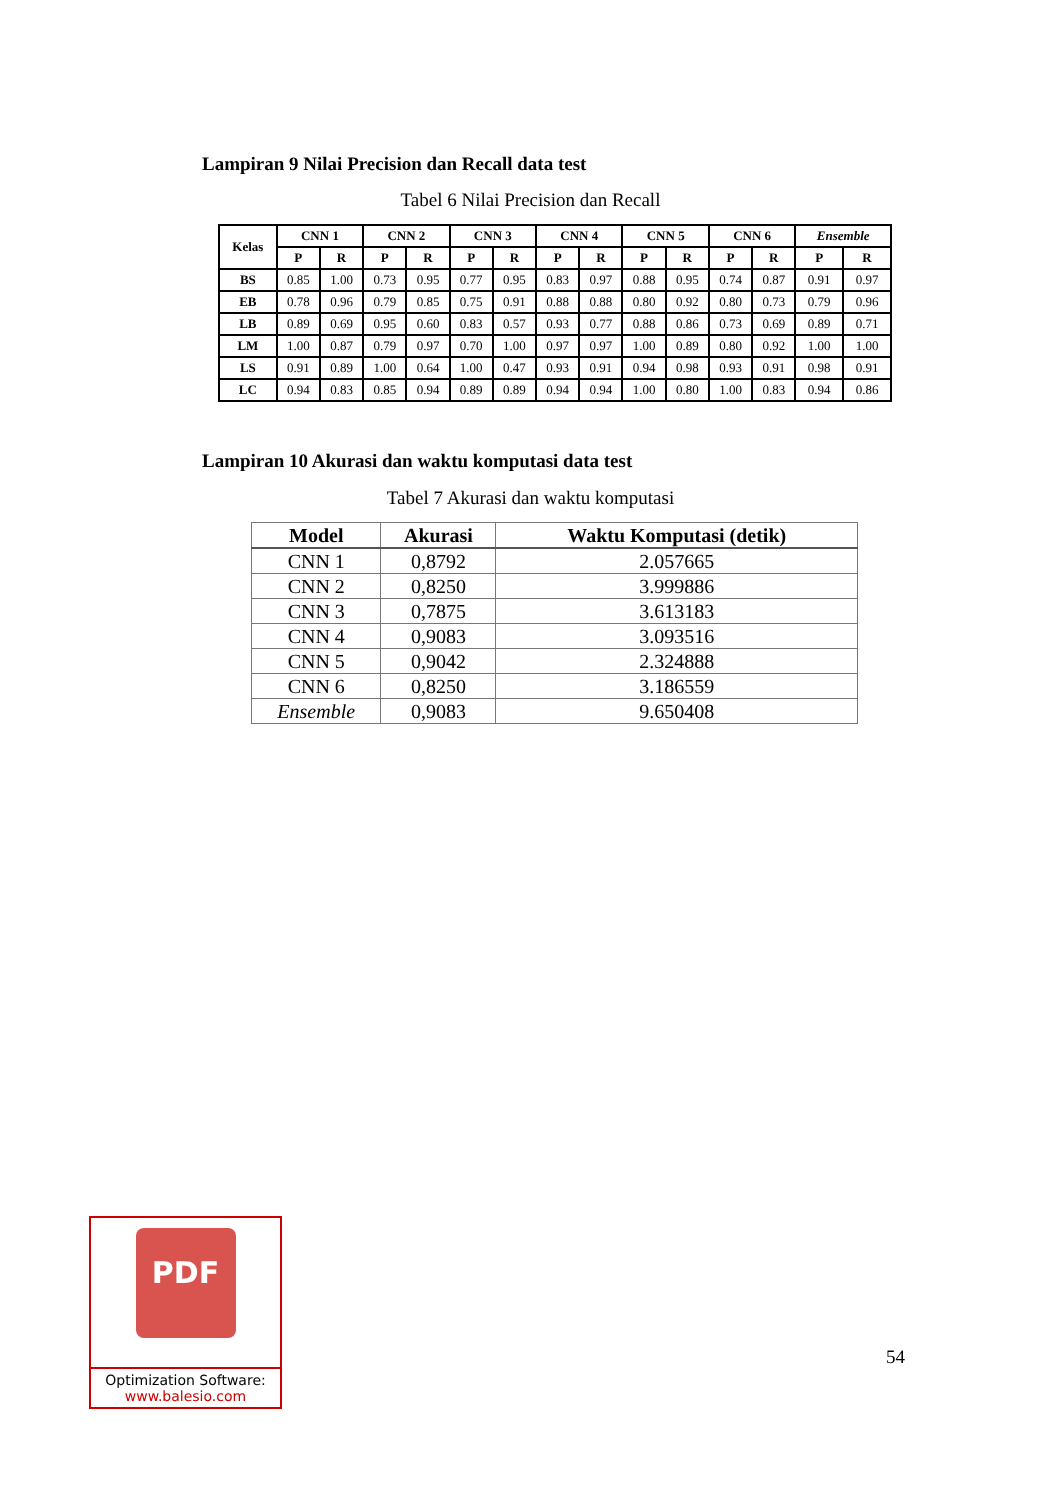Lampiran 9 Nilai Precision dan Recall data test
Tabel 6 Nilai Precision dan Recall
| Kelas | CNN 1 | | CNN 2 | | CNN 3 | | CNN 4 | | CNN 5 | | CNN 6 | | Ensemble | |
| --- | --- | --- | --- | --- | --- | --- | --- | --- | --- | --- | --- | --- | --- | --- |
| | P | R | P | R | P | R | P | R | P | R | P | R | P | R |
| BS | 0.85 | 1.00 | 0.73 | 0.95 | 0.77 | 0.95 | 0.83 | 0.97 | 0.88 | 0.95 | 0.74 | 0.87 | 0.91 | 0.97 |
| EB | 0.78 | 0.96 | 0.79 | 0.85 | 0.75 | 0.91 | 0.88 | 0.88 | 0.80 | 0.92 | 0.80 | 0.73 | 0.79 | 0.96 |
| LB | 0.89 | 0.69 | 0.95 | 0.60 | 0.83 | 0.57 | 0.93 | 0.77 | 0.88 | 0.86 | 0.73 | 0.69 | 0.89 | 0.71 |
| LM | 1.00 | 0.87 | 0.79 | 0.97 | 0.70 | 1.00 | 0.97 | 0.97 | 1.00 | 0.89 | 0.80 | 0.92 | 1.00 | 1.00 |
| LS | 0.91 | 0.89 | 1.00 | 0.64 | 1.00 | 0.47 | 0.93 | 0.91 | 0.94 | 0.98 | 0.93 | 0.91 | 0.98 | 0.91 |
| LC | 0.94 | 0.83 | 0.85 | 0.94 | 0.89 | 0.89 | 0.94 | 0.94 | 1.00 | 0.80 | 1.00 | 0.83 | 0.94 | 0.86 |
Lampiran 10 Akurasi dan waktu komputasi data test
Tabel 7 Akurasi dan waktu komputasi
| Model | Akurasi | Waktu Komputasi (detik) |
| --- | --- | --- |
| CNN 1 | 0,8792 | 2.057665 |
| CNN 2 | 0,8250 | 3.999886 |
| CNN 3 | 0,7875 | 3.613183 |
| CNN 4 | 0,9083 | 3.093516 |
| CNN 5 | 0,9042 | 2.324888 |
| CNN 6 | 0,8250 | 3.186559 |
| Ensemble | 0,9083 | 9.650408 |
PDF
Optimization Software:
www.balesio.com
54